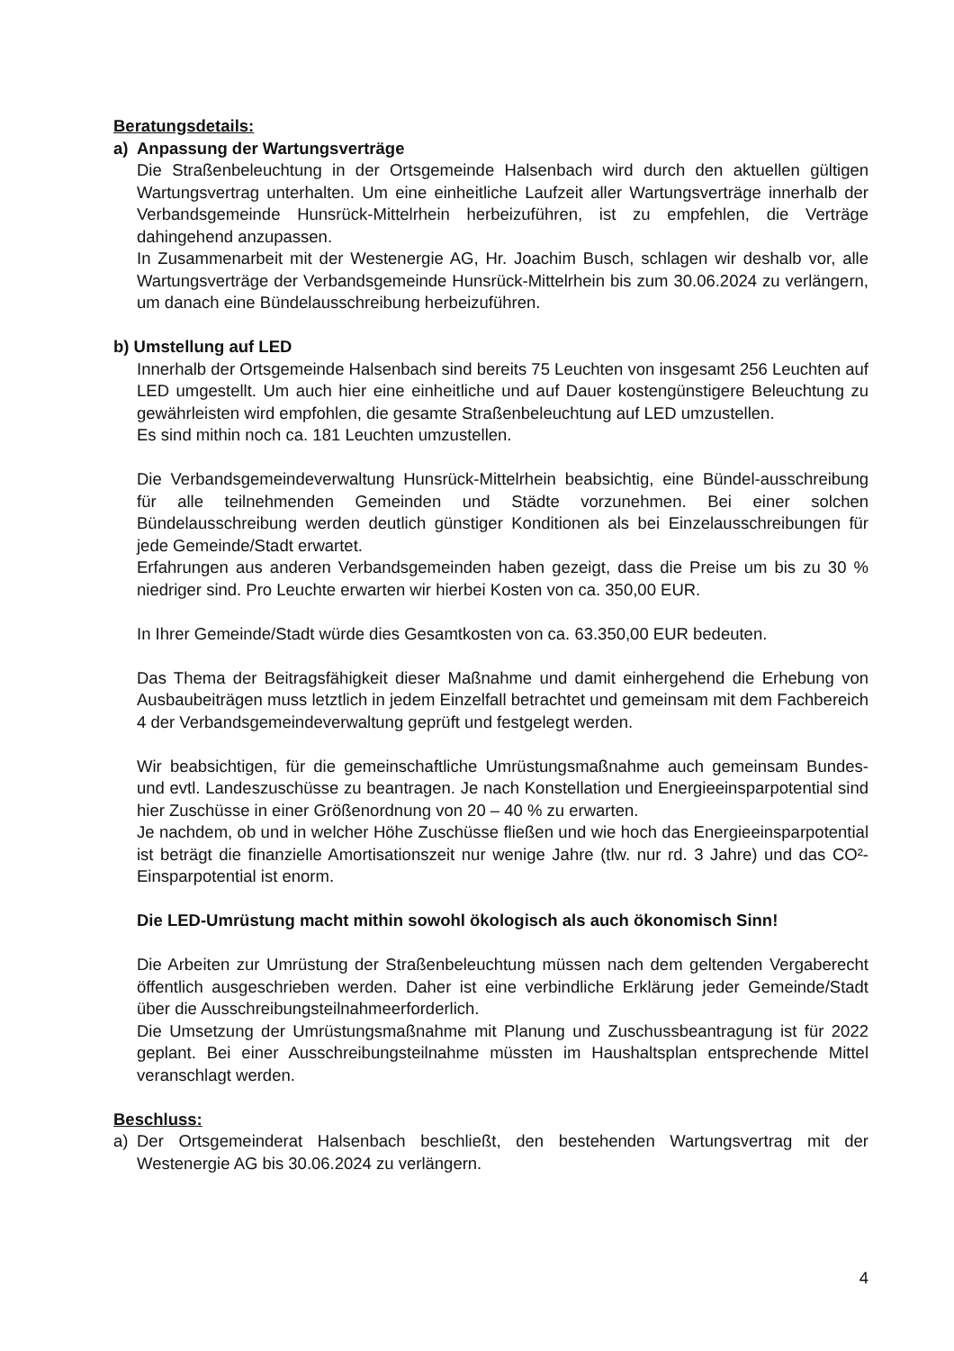Beratungsdetails:
a) Anpassung der Wartungsverträge
Die Straßenbeleuchtung in der Ortsgemeinde Halsenbach wird durch den aktuellen gültigen Wartungsvertrag unterhalten. Um eine einheitliche Laufzeit aller Wartungsverträge innerhalb der Verbandsgemeinde Hunsrück-Mittelrhein herbeizuführen, ist zu empfehlen, die Verträge dahingehend anzupassen.
In Zusammenarbeit mit der Westenergie AG, Hr. Joachim Busch, schlagen wir deshalb vor, alle Wartungsverträge der Verbandsgemeinde Hunsrück-Mittelrhein bis zum 30.06.2024 zu verlängern, um danach eine Bündelausschreibung herbeizuführen.
b) Umstellung auf LED
Innerhalb der Ortsgemeinde Halsenbach sind bereits 75 Leuchten von insgesamt 256 Leuchten auf LED umgestellt. Um auch hier eine einheitliche und auf Dauer kostengünstigere Beleuchtung zu gewährleisten wird empfohlen, die gesamte Straßenbeleuchtung auf LED umzustellen.
Es sind mithin noch ca. 181 Leuchten umzustellen.
Die Verbandsgemeindeverwaltung Hunsrück-Mittelrhein beabsichtig, eine Bündel-ausschreibung für alle teilnehmenden Gemeinden und Städte vorzunehmen. Bei einer solchen Bündelausschreibung werden deutlich günstiger Konditionen als bei Einzelausschreibungen für jede Gemeinde/Stadt erwartet.
Erfahrungen aus anderen Verbandsgemeinden haben gezeigt, dass die Preise um bis zu 30 % niedriger sind. Pro Leuchte erwarten wir hierbei Kosten von ca. 350,00 EUR.
In Ihrer Gemeinde/Stadt würde dies Gesamtkosten von ca. 63.350,00 EUR bedeuten.
Das Thema der Beitragsfähigkeit dieser Maßnahme und damit einhergehend die Erhebung von Ausbaubeiträgen muss letztlich in jedem Einzelfall betrachtet und gemeinsam mit dem Fachbereich 4 der Verbandsgemeindeverwaltung geprüft und festgelegt werden.
Wir beabsichtigen, für die gemeinschaftliche Umrüstungsmaßnahme auch gemeinsam Bundes- und evtl. Landeszuschüsse zu beantragen. Je nach Konstellation und Energieeinsparpotential sind hier Zuschüsse in einer Größenordnung von 20 – 40 % zu erwarten.
Je nachdem, ob und in welcher Höhe Zuschüsse fließen und wie hoch das Energieeinsparpotential ist beträgt die finanzielle Amortisationszeit nur wenige Jahre (tlw. nur rd. 3 Jahre) und das CO²-Einsparpotential ist enorm.
Die LED-Umrüstung macht mithin sowohl ökologisch als auch ökonomisch Sinn!
Die Arbeiten zur Umrüstung der Straßenbeleuchtung müssen nach dem geltenden Vergaberecht öffentlich ausgeschrieben werden. Daher ist eine verbindliche Erklärung jeder Gemeinde/Stadt über die Ausschreibungsteilnahmeerforderlich.
Die Umsetzung der Umrüstungsmaßnahme mit Planung und Zuschussbeantragung ist für 2022 geplant. Bei einer Ausschreibungsteilnahme müssten im Haushaltsplan entsprechende Mittel veranschlagt werden.
Beschluss:
a) Der Ortsgemeinderat Halsenbach beschließt, den bestehenden Wartungsvertrag mit der Westenergie AG bis 30.06.2024 zu verlängern.
4